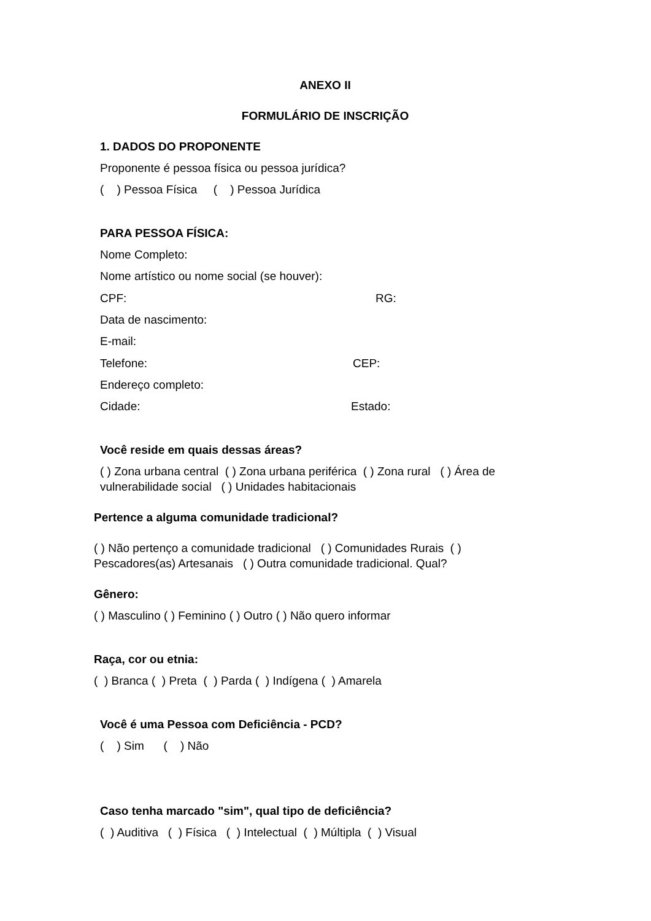ANEXO II
FORMULÁRIO DE INSCRIÇÃO
1. DADOS DO PROPONENTE
Proponente é pessoa física ou pessoa jurídica?
( ) Pessoa Física ( ) Pessoa Jurídica
PARA PESSOA FÍSICA:
Nome Completo:
Nome artístico ou nome social (se houver):
CPF: RG:
Data de nascimento:
E-mail:
Telefone: CEP:
Endereço completo:
Cidade: Estado:
Você reside em quais dessas áreas?
( ) Zona urbana central ( ) Zona urbana periférica ( ) Zona rural ( ) Área de
vulnerabilidade social ( ) Unidades habitacionais
Pertence a alguma comunidade tradicional?
( ) Não pertenço a comunidade tradicional ( ) Comunidades Rurais ( )
Pescadores(as) Artesanais ( ) Outra comunidade tradicional. Qual?
Gênero:
( ) Masculino ( ) Feminino ( ) Outro ( ) Não quero informar
Raça, cor ou etnia:
( ) Branca ( ) Preta ( ) Parda ( ) Indígena ( ) Amarela
Você é uma Pessoa com Deficiência - PCD?
( ) Sim ( ) Não
Caso tenha marcado "sim", qual tipo de deficiência?
( ) Auditiva ( ) Física ( ) Intelectual ( ) Múltipla ( ) Visual